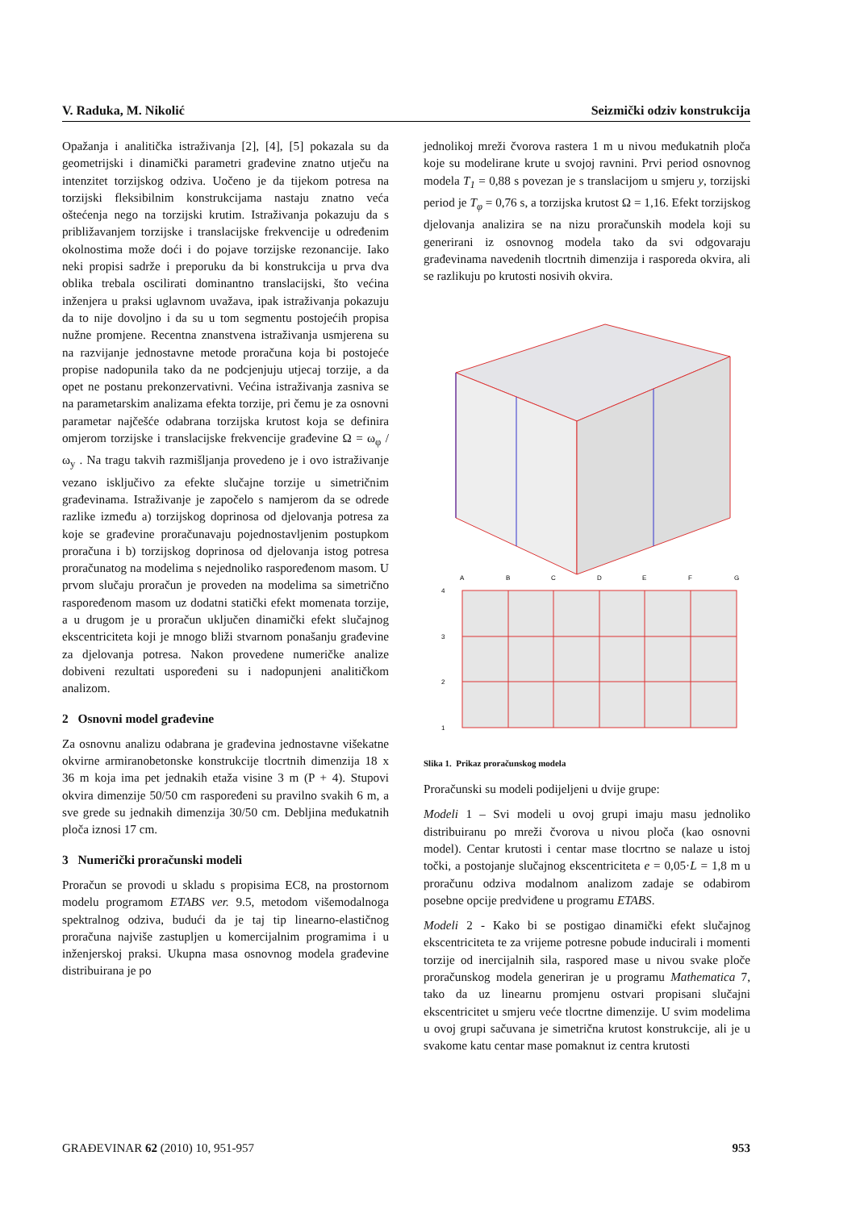V. Raduka, M. Nikolić Seizmički odziv konstrukcija
Opažanja i analitička istraživanja [2], [4], [5] pokazala su da geometrijski i dinamički parametri građevine znatno utječu na intenzitet torzijskog odziva. Uočeno je da tijekom potresa na torzijski fleksibilnim konstrukcijama nastaju znatno veća oštećenja nego na torzijski krutim. Istraživanja pokazuju da s približavanjem torzijske i translacijske frekvencije u određenim okolnostima može doći i do pojave torzijske rezonancije. Iako neki propisi sadrže i preporuku da bi konstrukcija u prva dva oblika trebala oscilirati dominantno translacijski, što većina inženjera u praksi uglavnom uvažava, ipak istraživanja pokazuju da to nije dovoljno i da su u tom segmentu postojećih propisa nužne promjene. Recentna znanstvena istraživanja usmjerena su na razvijanje jednostavne metode proračuna koja bi postojeće propise nadopunila tako da ne podcjenjuju utjecaj torzije, a da opet ne postanu prekonzervativni. Većina istraživanja zasniva se na parametarskim analizama efekta torzije, pri čemu je za osnovni parametar najčešće odabrana torzijska krutost koja se definira omjerom torzijske i translacijske frekvencije građevine Ω = ω<sub>φ</sub> / ω<sub>y</sub> . Na tragu takvih razmišljanja provedeno je i ovo istraživanje vezano isključivo za efekte slučajne torzije u simetričnim građevinama. Istraživanje je započelo s namjerom da se odrede razlike između a) torzijskog doprinosa od djelovanja potresa za koje se građevine proračunavaju pojednostavljenim postupkom proračuna i b) torzijskog doprinosa od djelovanja istog potresa proračunatog na modelima s nejednoliko raspoređenom masom. U prvom slučaju proračun je proveden na modelima sa simetrično raspoređenom masom uz dodatni statički efekt momenata torzije, a u drugom je u proračun uključen dinamički efekt slučajnog ekscentriciteta koji je mnogo bliži stvarnom ponašanju građevine za djelovanja potresa. Nakon provedene numeričke analize dobiveni rezultati uspoređeni su i nadopunjeni analitičkom analizom.
2 Osnovni model građevine
Za osnovnu analizu odabrana je građevina jednostavne višekatne okvirne armiranobetonske konstrukcije tlocrtnih dimenzija 18 x 36 m koja ima pet jednakih etaža visine 3 m (P + 4). Stupovi okvira dimenzije 50/50 cm raspoređeni su pravilno svakih 6 m, a sve grede su jednakih dimenzija 30/50 cm. Debljina međukatnih ploča iznosi 17 cm.
3 Numerički proračunski modeli
Proračun se provodi u skladu s propisima EC8, na prostornom modelu programom ETABS ver. 9.5, metodom višemodalnoga spektralnog odziva, budući da je taj tip linearno-elastičnog proračuna najviše zastupljen u komercijalnim programima i u inženjerskoj praksi. Ukupna masa osnovnog modela građevine distribuirana je po
jednolikoj mreži čvorova rastera 1 m u nivou međukatnih ploča koje su modelirane krute u svojoj ravnini. Prvi period osnovnog modela T<sub>1</sub> = 0,88 s povezan je s translacijom u smjeru y, torzijski period je T<sub>φ</sub> = 0,76 s, a torzijska krutost Ω = 1,16. Efekt torzijskog djelovanja analizira se na nizu proračunskih modela koji su generirani iz osnovnog modela tako da svi odgovaraju građevinama navedenih tlocrtnih dimenzija i rasporeda okvira, ali se razlikuju po krutosti nosivih okvira.
A
B
C
D
E
F
G
4
3
2
1
Slika 1. Prikaz proračunskog modela
Proračunski su modeli podijeljeni u dvije grupe:
Modeli 1 – Svi modeli u ovoj grupi imaju masu jednoliko distribuiranu po mreži čvorova u nivou ploča (kao osnovni model). Centar krutosti i centar mase tlocrtno se nalaze u istoj točki, a postojanje slučajnog ekscentriciteta e = 0,05·L = 1,8 m u proračunu odziva modalnom analizom zadaje se odabirom posebne opcije predviđene u programu ETABS.
Modeli 2 - Kako bi se postigao dinamički efekt slučajnog ekscentriciteta te za vrijeme potresne pobude inducirali i momenti torzije od inercijalnih sila, raspored mase u nivou svake ploče proračunskog modela generiran je u programu Mathematica 7, tako da uz linearnu promjenu ostvari propisani slučajni ekscentricitet u smjeru veće tlocrtne dimenzije. U svim modelima u ovoj grupi sačuvana je simetrična krutost konstrukcije, ali je u svakome katu centar mase pomaknut iz centra krutosti
GRAĐEVINAR 62 (2010) 10, 951-957 953